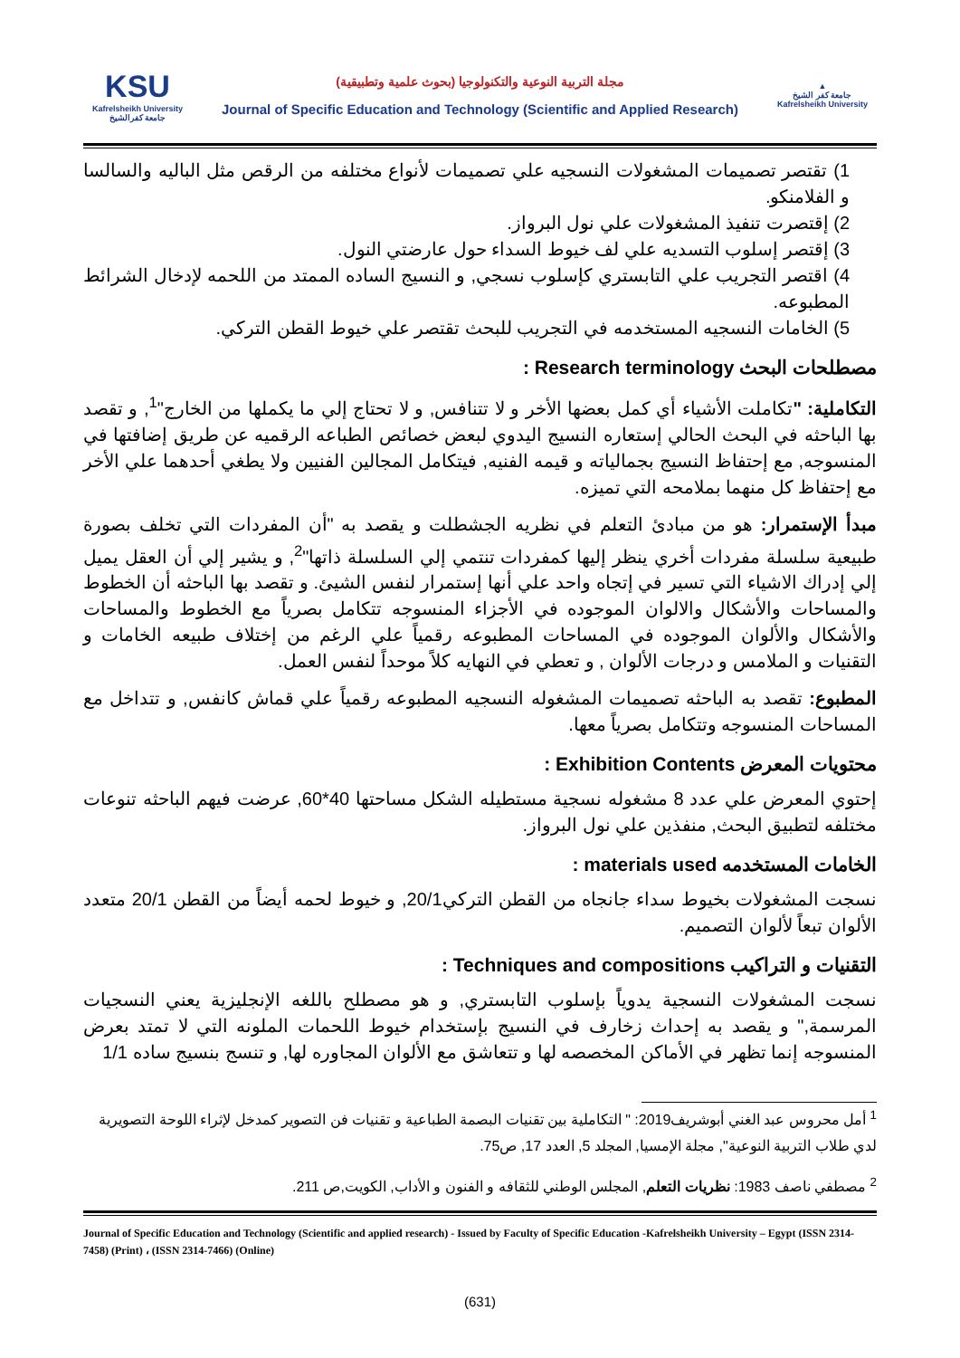KSU
Kafrelsheikh University
جامعة كفرالشيخ
مجلة التربية النوعية والتكنولوجيا (بحوث علمية وتطبيقية)
Journal of Specific Education and Technology (Scientific and Applied Research)
▲
جامعة كفر الشيخ
Kafrelsheikh University
1) تقتصر تصميمات المشغولات النسجيه علي تصميمات لأنواع مختلفه من الرقص مثل الباليه والسالسا و الفلامنكو.
2) إقتصرت تنفيذ المشغولات علي نول البرواز.
3) إقتصر إسلوب التسديه علي لف خيوط السداء حول عارضتي النول.
4) اقتصر التجريب علي التابستري كإسلوب نسجي, و النسيج الساده الممتد من اللحمه لإدخال الشرائط المطبوعه.
5) الخامات النسجيه المستخدمه في التجريب للبحث تقتصر علي خيوط القطن التركي.
مصطلحات البحث Research terminology :
التكاملية: "تكاملت الأشياء أي كمل بعضها الأخر و لا تتنافس, و لا تحتاج إلي ما يكملها من الخارج"<sup>1</sup>, و تقصد بها الباحثه في البحث الحالي إستعاره النسيج اليدوي لبعض خصائص الطباعه الرقميه عن طريق إضافتها في المنسوجه, مع إحتفاظ النسيج بجمالياته و قيمه الفنيه, فيتكامل المجالين الفنيين ولا يطغي أحدهما علي الأخر مع إحتفاظ كل منهما بملامحه التي تميزه.
مبدأ الإستمرار: هو من مبادئ التعلم في نظريه الجشطلت و يقصد به "أن المفردات التي تخلف بصورة طبيعية سلسلة مفردات أخري ينظر إليها كمفردات تنتمي إلي السلسلة ذاتها"<sup>2</sup>, و يشير إلي أن العقل يميل إلي إدراك الاشياء التي تسير في إتجاه واحد علي أنها إستمرار لنفس الشيئ. و تقصد بها الباحثه أن الخطوط والمساحات والأشكال والالوان الموجوده في الأجزاء المنسوجه تتكامل بصرياً مع الخطوط والمساحات والأشكال والألوان الموجوده في المساحات المطبوعه رقمياً علي الرغم من إختلاف طبيعه الخامات و التقنيات و الملامس و درجات الألوان , و تعطي في النهايه كلاً موحداً لنفس العمل.
المطبوع: تقصد به الباحثه تصميمات المشغوله النسجيه المطبوعه رقمياً علي قماش كانفس, و تتداخل مع المساحات المنسوجه وتتكامل بصرياً معها.
محتويات المعرض Exhibition Contents :
إحتوي المعرض علي عدد 8 مشغوله نسجية مستطيله الشكل مساحتها 40*60, عرضت فيهم الباحثه تنوعات مختلفه لتطبيق البحث, منفذين علي نول البرواز.
الخامات المستخدمه materials used :
نسجت المشغولات بخيوط سداء جانجاه من القطن التركي20/1, و خيوط لحمه أيضاً من القطن 20/1 متعدد الألوان تبعاً لألوان التصميم.
التقنيات و التراكيب Techniques and compositions :
نسجت المشغولات النسجية يدوياً بإسلوب التابستري, و هو مصطلح باللغه الإنجليزية يعني النسجيات المرسمة," و يقصد به إحداث زخارف في النسيج بإستخدام خيوط اللحمات الملونه التي لا تمتد بعرض المنسوجه إنما تظهر في الأماكن المخصصه لها و تتعاشق مع الألوان المجاوره لها, و تنسج بنسيج ساده 1/1
<sup>1</sup> أمل محروس عبد الغني أبوشريف2019: " التكاملية بين تقنيات البصمة الطباعية و تقنيات فن التصوير كمدخل لإثراء اللوحة التصويرية لدي طلاب التربية النوعية", مجلة الإمسيا, المجلد 5, العدد 17, ص75.
<sup>2</sup> مصطفي ناصف 1983: نظريات التعلم, المجلس الوطني للثقافه و الفنون و الأداب, الكويت,ص 211.
Journal of Specific Education and Technology (Scientific and applied research) - Issued by Faculty of Specific Education -Kafrelsheikh University – Egypt (ISSN 2314-7458) (Print) ، (ISSN 2314-7466) (Online)
(631)